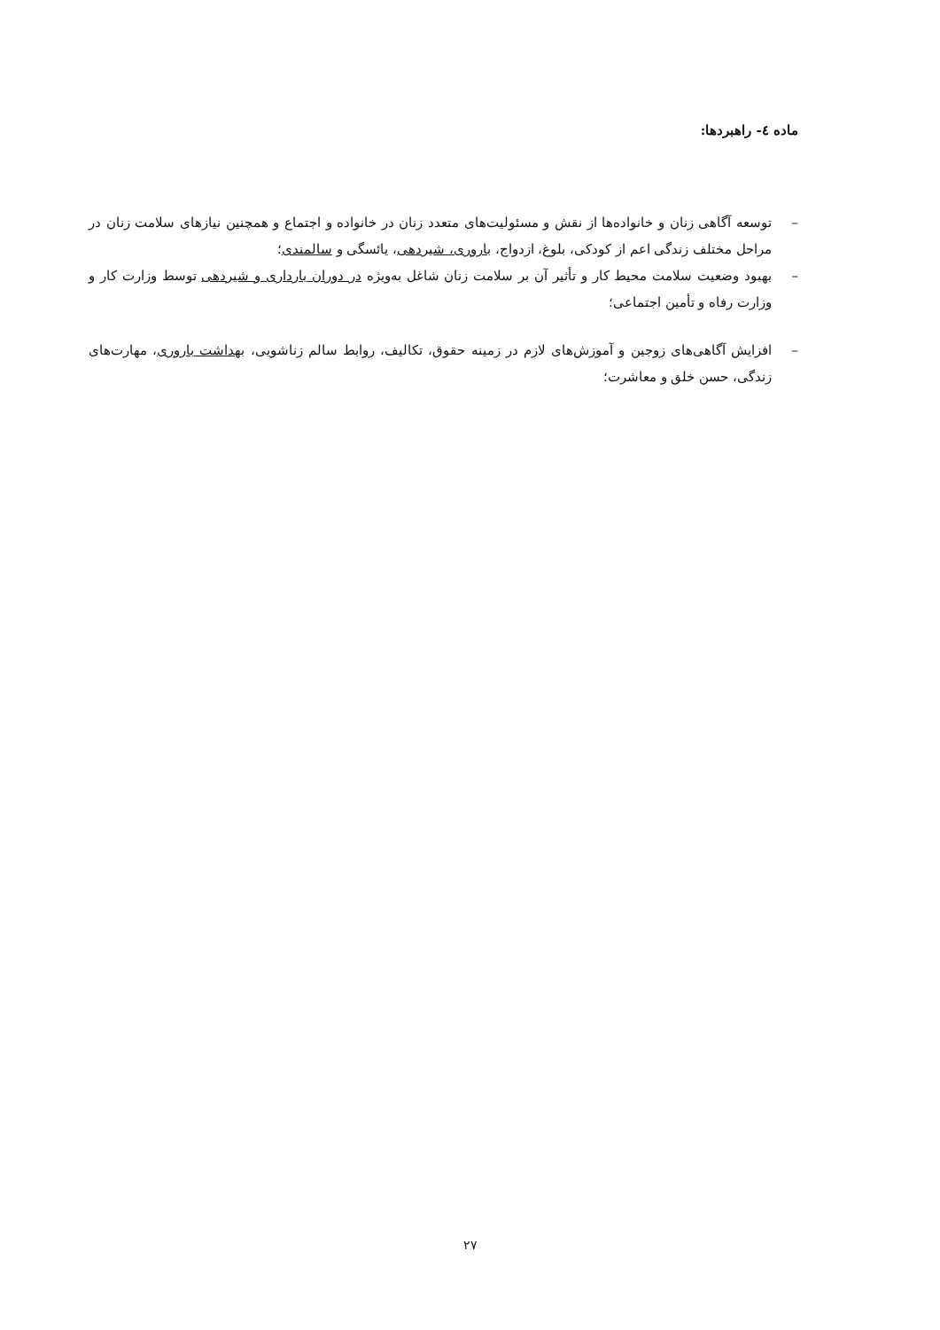ماده ٤- راهبردها:
– توسعه آگاهی زنان و خانواده‌ها از نقش و مسئولیت‌های متعدد زنان در خانواده و اجتماع و همچنین نیازهای سلامت زنان در مراحل مختلف زندگی اعم از کودکی، بلوغ، ازدواج، باروری، شیردهی، یائسگی و سالمندی؛
– بهبود وضعیت سلامت محیط کار و تأثیر آن بر سلامت زنان شاغل به‌ویژه در دوران بارداری و شیردهی توسط وزارت کار و وزارت رفاه و تأمین اجتماعی؛
– افزایش آگاهی‌های زوجین و آموزش‌های لازم در زمینه حقوق، تکالیف، روابط سالم زناشویی، بهداشت باروری، مهارت‌های زندگی، حسن خلق و معاشرت؛
٢٧